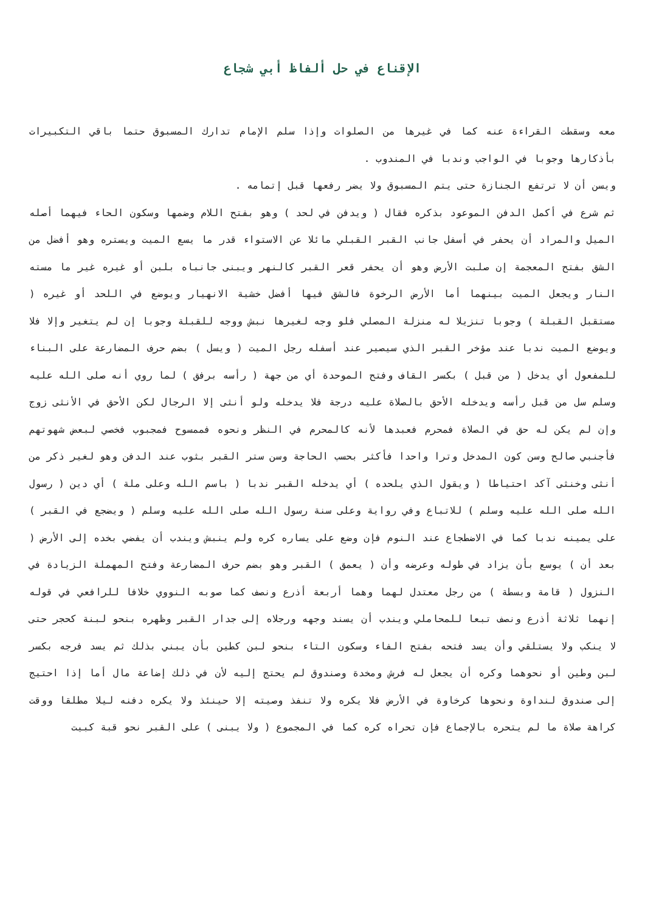الإقناع في حل ألفاظ أبي شجاع
معه وسقطت القراءة عنه كما في غيرها من الصلوات وإذا سلم الإمام تدارك المسبوق حتما باقي التكبيرات بأذكارها وجوبا في الواجب وندبا في المندوب .
ويسن أن لا ترتفع الجنازة حتى يتم المسبوق ولا يضر رفعها قبل إتمامه .
ثم شرع في أكمل الدفن الموعود بذكره فقال ( ويدفن في لحد ) وهو بفتح اللام وضمها وسكون الحاء فيهما أصله الميل والمراد أن يحفر في أسفل جانب القبر القبلي مائلا عن الاستواء قدر ما يسع الميت ويستره وهو أفضل من الشق بفتح المعجمة إن صلبت الأرض وهو أن يحفر قعر القبر كالنهر ويبنى جانباه بلبن أو غيره غير ما مسته النار ويجعل الميت بينهما أما الأرض الرخوة فالشق فيها أفضل خشية الانهيار ويوضع في اللحد أو غيره ( مستقبل القبلة ) وجوبا تنزيلا له منزلة المصلي فلو وجه لغيرها نبش ووجه للقبلة وجوبا إن لم يتغير وإلا فلا ويوضع الميت ندبا عند مؤخر القبر الذي سيصير عند أسفله رجل الميت ( ويسل ) بضم حرف المضارعة على البناء للمفعول أي يدخل ( من قبل ) بكسر القاف وفتح الموحدة أي من جهة ( رأسه برفق ) لما روي أنه صلى الله عليه وسلم سل من قبل رأسه ويدخله الأحق بالصلاة عليه درجة فلا يدخله ولو أنثى إلا الرجال لكن الأحق في الأنثى زوج وإن لم يكن له حق في الصلاة فمحرم فعبدها لأنه كالمحرم في النظر ونحوه فممسوح فمجبوب فخصي لبعض شهوتهم فأجنبي صالح وسن كون المدخل وترا واحدا فأكثر بحسب الحاجة وسن ستر القبر بثوب عند الدفن وهو لغير ذكر من أنثى وخنثى آكد احتياطا ( ويقول الذي يلحده ) أي يدخله القبر ندبا ( باسم الله وعلى ملة ) أي دين ( رسول الله صلى الله عليه وسلم ) للاتباع وفي رواية وعلى سنة رسول الله صلى الله عليه وسلم ( ويضجع في القبر ) على يمينه ندبا كما في الاضطجاع عند النوم فإن وضع على يساره كره ولم ينبش ويندب أن يفضي بخده إلى الأرض ( بعد أن ) يوسع بأن يزاد في طوله وعرضه وأن ( يعمق ) القبر وهو بضم حرف المضارعة وفتح المهملة الزيادة في النزول ( قامة وبسطة ) من رجل معتدل لهما وهما أربعة أذرع ونصف كما صوبه النووي خلافا للرافعي في قوله إنهما ثلاثة أذرع ونصف تبعا للمحاملي ويندب أن يسند وجهه ورجلاه إلى جدار القبر وظهره بنحو لبنة كحجر حتى لا ينكب ولا يستلقي وأن يسد فتحه بفتح الفاء وسكون التاء بنحو لبن كطين بأن يبني بذلك ثم يسد فرجه بكسر لبن وطين أو نحوهما وكره أن يجعل له فرش ومخدة وصندوق لم يحتج إليه لأن في ذلك إضاعة مال أما إذا احتيج إلى صندوق لنداوة ونحوها كرخاوة في الأرض فلا يكره ولا تنفذ وصيته إلا حينئذ ولا يكره دفنه ليلا مطلقا ووقت كراهة صلاة ما لم يتحره بالإجماع فإن تحراه كره كما في المجموع ( ولا يبنى ) على القبر نحو قبة كبيت